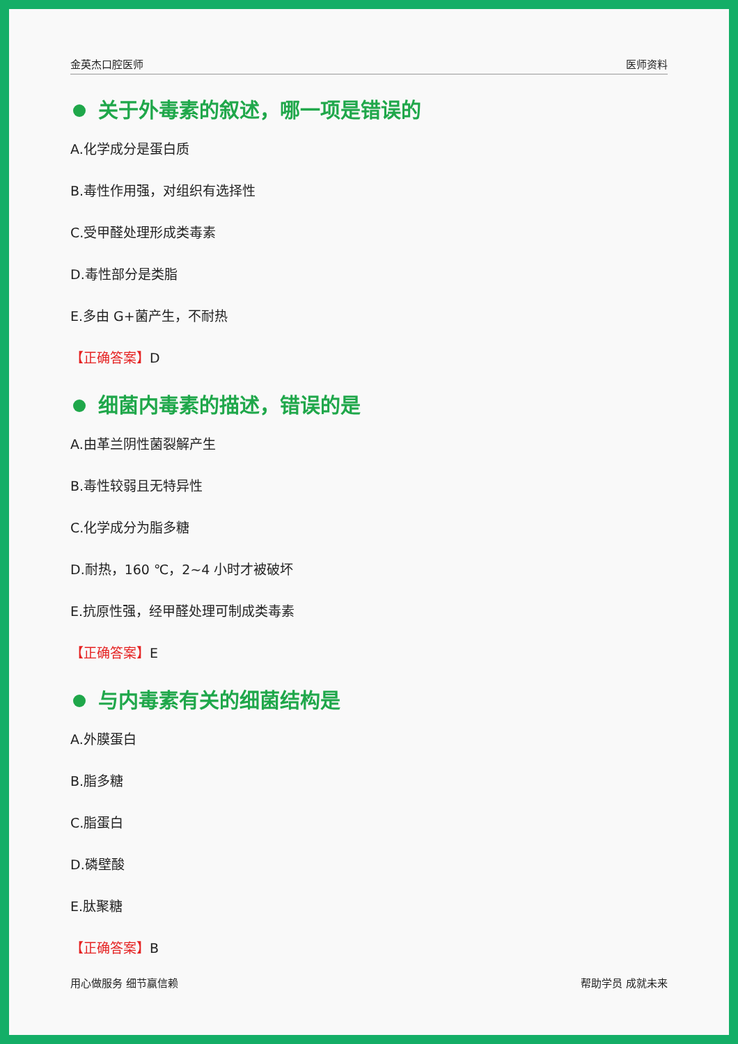金英杰口腔医师 医师资料
关于外毒素的叙述，哪一项是错误的
A.化学成分是蛋白质
B.毒性作用强，对组织有选择性
C.受甲醛处理形成类毒素
D.毒性部分是类脂
E.多由 G+菌产生，不耐热
【正确答案】D
细菌内毒素的描述，错误的是
A.由革兰阴性菌裂解产生
B.毒性较弱且无特异性
C.化学成分为脂多糖
D.耐热，160 ℃，2~4 小时才被破坏
E.抗原性强，经甲醛处理可制成类毒素
【正确答案】E
与内毒素有关的细菌结构是
A.外膜蛋白
B.脂多糖
C.脂蛋白
D.磷壁酸
E.肽聚糖
【正确答案】B
用心做服务 细节赢信赖 帮助学员 成就未来